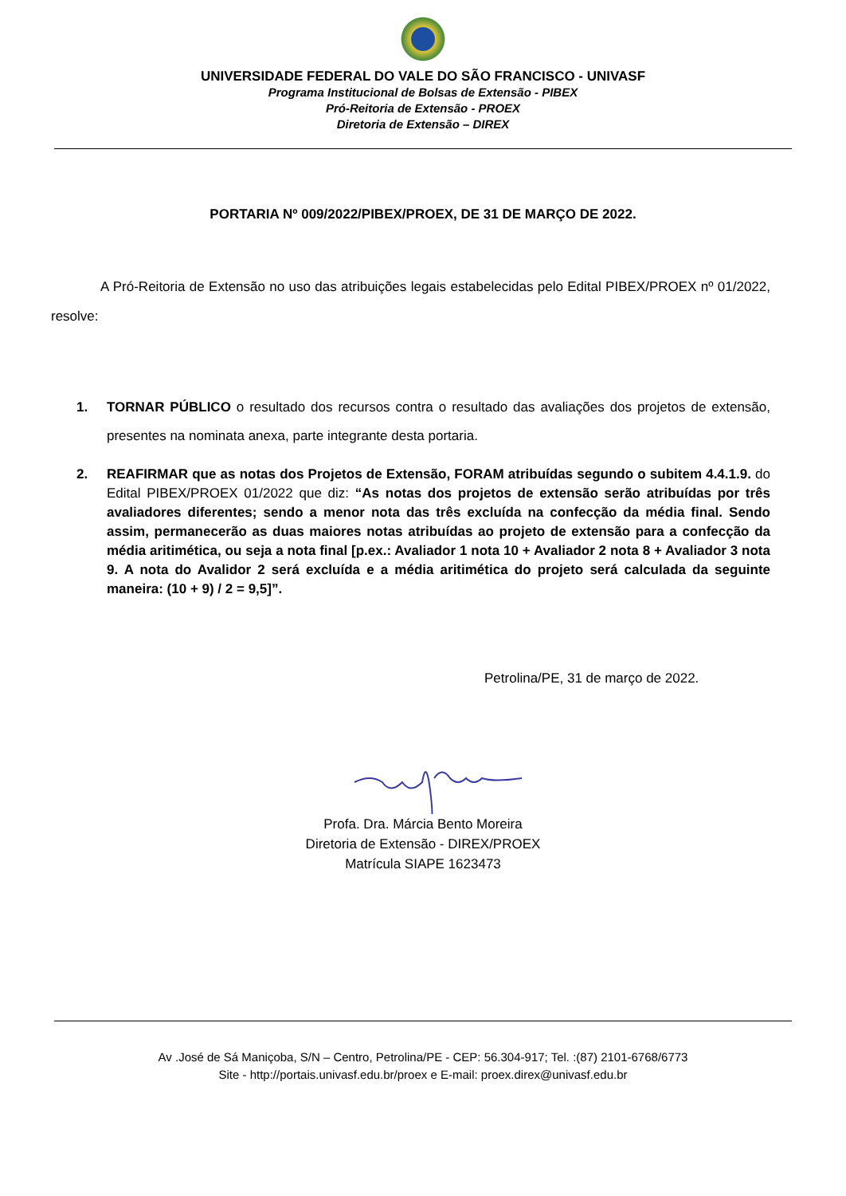UNIVERSIDADE FEDERAL DO VALE DO SÃO FRANCISCO - UNIVASF
Programa Institucional de Bolsas de Extensão - PIBEX
Pró-Reitoria de Extensão - PROEX
Diretoria de Extensão – DIREX
PORTARIA Nº 009/2022/PIBEX/PROEX, DE 31 DE MARÇO DE 2022.
A Pró-Reitoria de Extensão no uso das atribuições legais estabelecidas pelo Edital PIBEX/PROEX nº 01/2022, resolve:
1. TORNAR PÚBLICO o resultado dos recursos contra o resultado das avaliações dos projetos de extensão, presentes na nominata anexa, parte integrante desta portaria.
2. REAFIRMAR que as notas dos Projetos de Extensão, FORAM atribuídas segundo o subitem 4.4.1.9. do Edital PIBEX/PROEX 01/2022 que diz: “As notas dos projetos de extensão serão atribuídas por três avaliadores diferentes; sendo a menor nota das três excluída na confecção da média final. Sendo assim, permanecerão as duas maiores notas atribuídas ao projeto de extensão para a confecção da média aritimética, ou seja a nota final [p.ex.: Avaliador 1 nota 10 + Avaliador 2 nota 8 + Avaliador 3 nota 9. A nota do Avalidor 2 será excluída e a média aritimética do projeto será calculada da seguinte maneira: (10 + 9) / 2 = 9,5]”.
Petrolina/PE, 31 de março de 2022.
Profa. Dra. Márcia Bento Moreira
Diretoria de Extensão - DIREX/PROEX
Matrícula SIAPE 1623473
Av .José de Sá Maniçoba, S/N – Centro, Petrolina/PE - CEP: 56.304-917; Tel. :(87) 2101-6768/6773
Site - http://portais.univasf.edu.br/proex e E-mail: proex.direx@univasf.edu.br